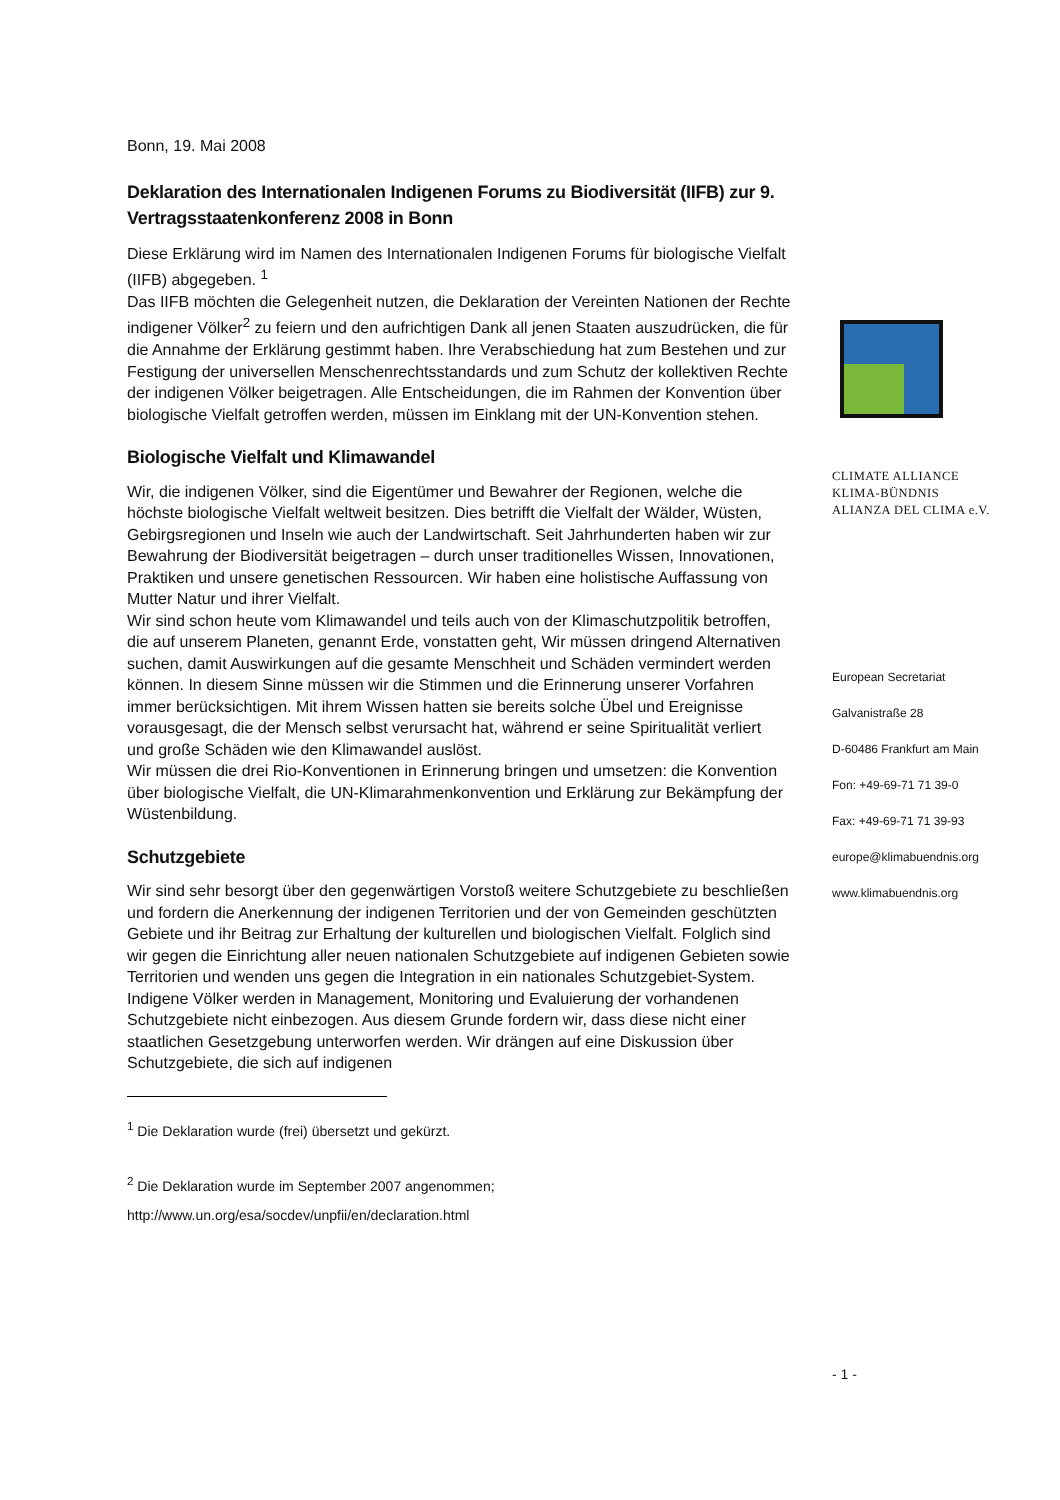Bonn, 19. Mai 2008
Deklaration des Internationalen Indigenen Forums zu Biodiversität (IIFB) zur 9. Vertragsstaatenkonferenz 2008 in Bonn
Diese Erklärung wird im Namen des Internationalen Indigenen Forums für biologische Vielfalt (IIFB) abgegeben. <sup>1</sup>
Das IIFB möchten die Gelegenheit nutzen, die Deklaration der Vereinten Nationen der Rechte indigener Völker<sup>2</sup> zu feiern und den aufrichtigen Dank all jenen Staaten auszudrücken, die für die Annahme der Erklärung gestimmt haben. Ihre Verabschiedung hat zum Bestehen und zur Festigung der universellen Menschenrechtsstandards und zum Schutz der kollektiven Rechte der indigenen Völker beigetragen. Alle Entscheidungen, die im Rahmen der Konvention über biologische Vielfalt getroffen werden, müssen im Einklang mit der UN-Konvention stehen.
Biologische Vielfalt und Klimawandel
Wir, die indigenen Völker, sind die Eigentümer und Bewahrer der Regionen, welche die höchste biologische Vielfalt weltweit besitzen. Dies betrifft die Vielfalt der Wälder, Wüsten, Gebirgsregionen und Inseln wie auch der Landwirtschaft. Seit Jahrhunderten haben wir zur Bewahrung der Biodiversität beigetragen – durch unser traditionelles Wissen, Innovationen, Praktiken und unsere genetischen Ressourcen. Wir haben eine holistische Auffassung von Mutter Natur und ihrer Vielfalt.
Wir sind schon heute vom Klimawandel und teils auch von der Klimaschutzpolitik betroffen, die auf unserem Planeten, genannt Erde, vonstatten geht, Wir müssen dringend Alternativen suchen, damit Auswirkungen auf die gesamte Menschheit und Schäden vermindert werden können. In diesem Sinne müssen wir die Stimmen und die Erinnerung unserer Vorfahren immer berücksichtigen. Mit ihrem Wissen hatten sie bereits solche Übel und Ereignisse vorausgesagt, die der Mensch selbst verursacht hat, während er seine Spiritualität verliert und große Schäden wie den Klimawandel auslöst.
Wir müssen die drei Rio-Konventionen in Erinnerung bringen und umsetzen: die Konvention über biologische Vielfalt, die UN-Klimarahmenkonvention und Erklärung zur Bekämpfung der Wüstenbildung.
Schutzgebiete
Wir sind sehr besorgt über den gegenwärtigen Vorstoß weitere Schutzgebiete zu beschließen und fordern die Anerkennung der indigenen Territorien und der von Gemeinden geschützten Gebiete und ihr Beitrag zur Erhaltung der kulturellen und biologischen Vielfalt. Folglich sind wir gegen die Einrichtung aller neuen nationalen Schutzgebiete auf indigenen Gebieten sowie Territorien und wenden uns gegen die Integration in ein nationales Schutzgebiet-System.
Indigene Völker werden in Management, Monitoring und Evaluierung der vorhandenen Schutzgebiete nicht einbezogen. Aus diesem Grunde fordern wir, dass diese nicht einer staatlichen Gesetzgebung unterworfen werden. Wir drängen auf eine Diskussion über Schutzgebiete, die sich auf indigenen
<sup>1</sup> Die Deklaration wurde (frei) übersetzt und gekürzt.
<sup>2</sup> Die Deklaration wurde im September 2007 angenommen;
http://www.un.org/esa/socdev/unpfii/en/declaration.html
CLIMATE ALLIANCE
KLIMA-BÜNDNIS
ALIANZA DEL CLIMA e.V.
European Secretariat
Galvanistraße 28
D-60486 Frankfurt am Main
Fon: +49-69-71 71 39-0
Fax: +49-69-71 71 39-93
europe@klimabuendnis.org
www.klimabuendnis.org
- 1 -